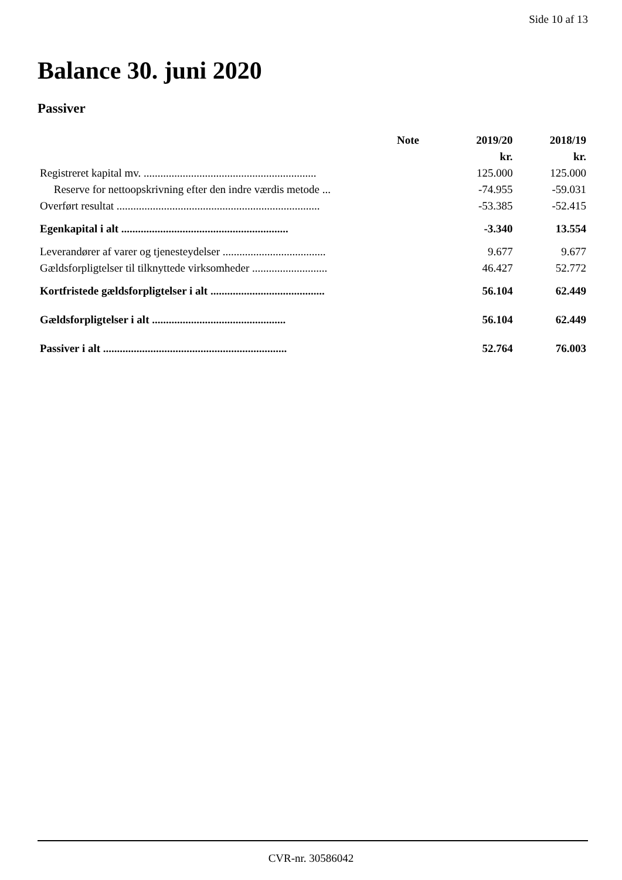Side 10 af 13
Balance 30. juni 2020
Passiver
| | Note | 2019/20 | 2018/19 |
| --- | --- | --- | --- |
| | | kr. | kr. |
| Registreret kapital mv. .............................................................. | | 125.000 | 125.000 |
| Reserve for nettoopskrivning efter den indre værdis metode ... | | -74.955 | -59.031 |
| Overført resultat ......................................................................... | | -53.385 | -52.415 |
| Egenkapital i alt ............................................................ | | -3.340 | 13.554 |
| Leverandører af varer og tjenesteydelser ..................................... | | 9.677 | 9.677 |
| Gældsforpligtelser til tilknyttede virksomheder ........................... | | 46.427 | 52.772 |
| Kortfristede gældsforpligtelser i alt ......................................... | | 56.104 | 62.449 |
| Gældsforpligtelser i alt ................................................ | | 56.104 | 62.449 |
| Passiver i alt .................................................................. | | 52.764 | 76.003 |
CVR-nr. 30586042